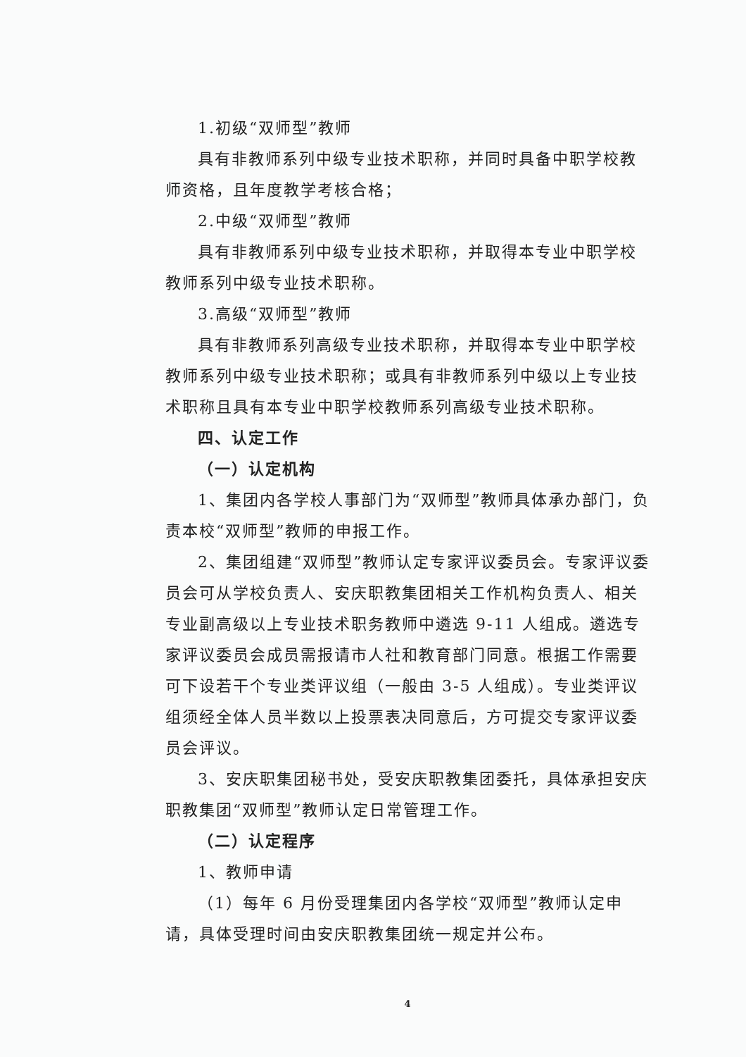1.初级“双师型”教师
具有非教师系列中级专业技术职称，并同时具备中职学校教师资格，且年度教学考核合格；
2.中级“双师型”教师
具有非教师系列中级专业技术职称，并取得本专业中职学校教师系列中级专业技术职称。
3.高级“双师型”教师
具有非教师系列高级专业技术职称，并取得本专业中职学校教师系列中级专业技术职称；或具有非教师系列中级以上专业技术职称且具有本专业中职学校教师系列高级专业技术职称。
四、认定工作
（一）认定机构
1、集团内各学校人事部门为“双师型”教师具体承办部门，负责本校“双师型”教师的申报工作。
2、集团组建“双师型”教师认定专家评议委员会。专家评议委员会可从学校负责人、安庆职教集团相关工作机构负责人、相关专业副高级以上专业技术职务教师中遴选 9-11 人组成。遴选专家评议委员会成员需报请市人社和教育部门同意。根据工作需要可下设若干个专业类评议组（一般由 3-5 人组成）。专业类评议组须经全体人员半数以上投票表决同意后，方可提交专家评议委员会评议。
3、安庆职集团秘书处，受安庆职教集团委托，具体承担安庆职教集团“双师型”教师认定日常管理工作。
（二）认定程序
1、教师申请
（1）每年 6 月份受理集团内各学校“双师型”教师认定申请，具体受理时间由安庆职教集团统一规定并公布。
4